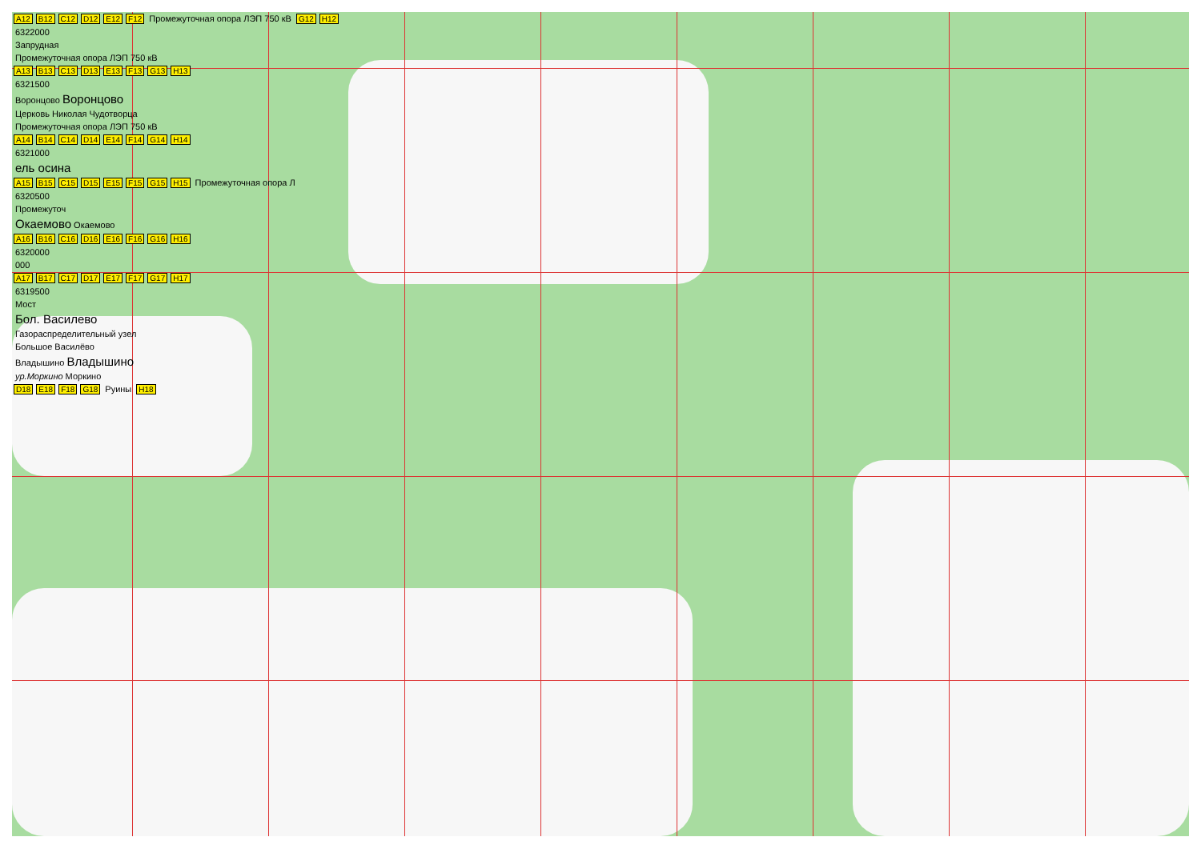A12 B12 C12 D12 E12 F12 Промежуточная опора ЛЭП 750 кВ G12 H12
6322000
Запрудная
Промежуточная опора ЛЭП 750 кВ
A13 B13 C13 D13 E13 F13 G13 H13
6321500
Воронцово Воронцово
Церковь Николая Чудотворца
Промежуточная опора ЛЭП 750 кВ
A14 B14 C14 D14 E14 F14 G14 H14
6321000
ель осина
A15 B15 C15 D15 E15 F15 G15 H15 Промежуточная опора Л
6320500
Промежуточ
Окаемово Окаемово
A16 B16 C16 D16 E16 F16 G16 H16
6320000
000
A17 B17 C17 D17 E17 F17 G17 H17
6319500
Мост
Бол. Василево
Газораспределительный узел
Большое Василёво
Владышино Владышино
ур.Моркино Моркино
D18 E18 F18 G18 Руины H18